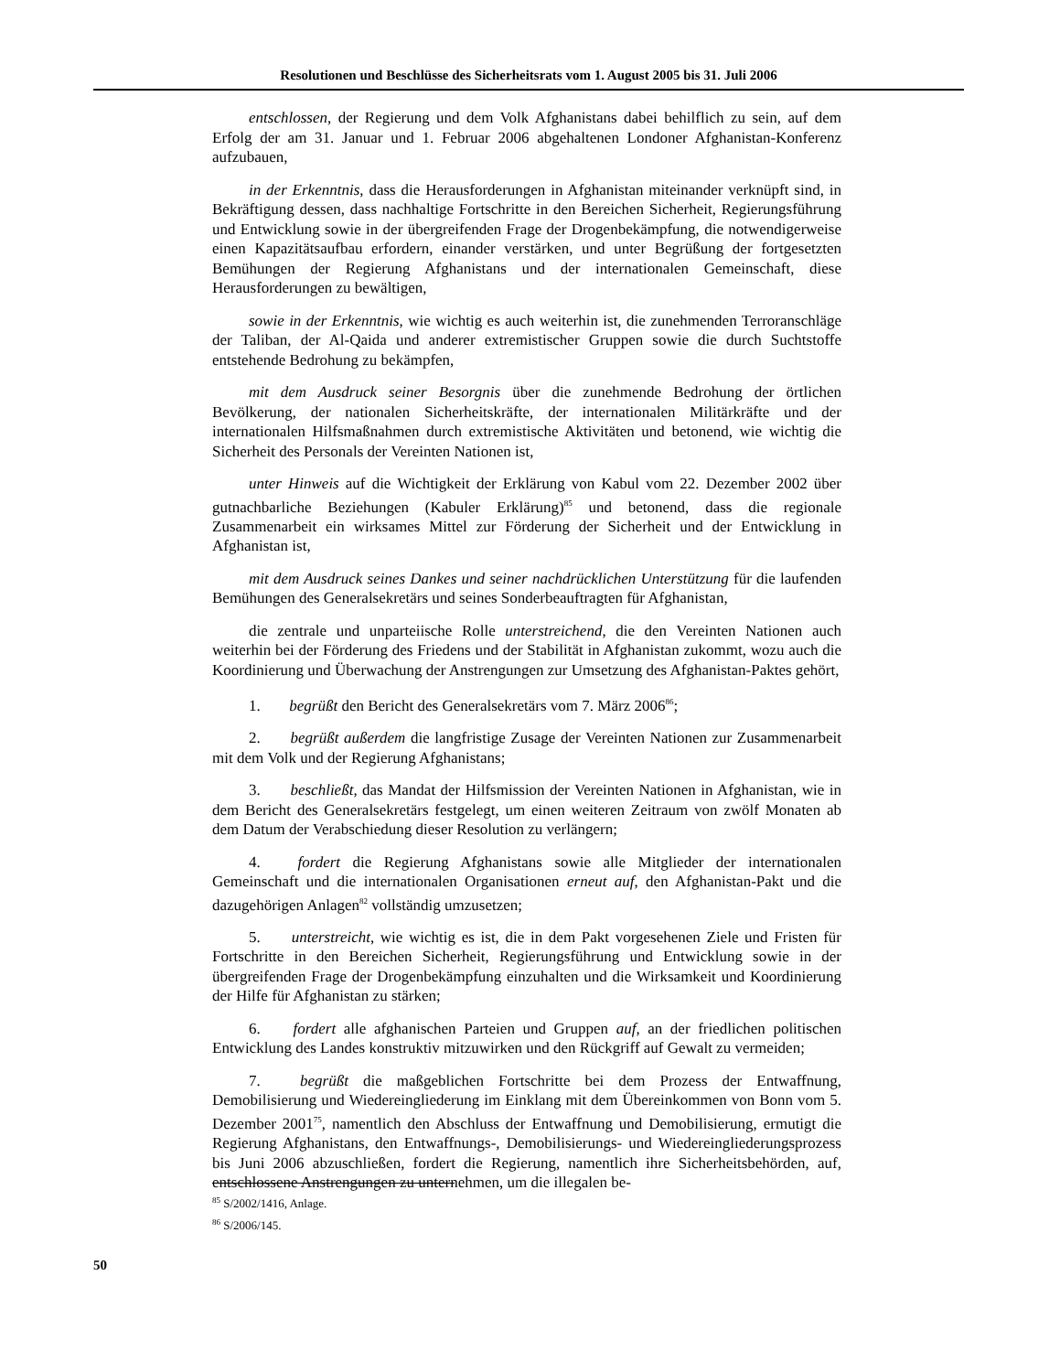Resolutionen und Beschlüsse des Sicherheitsrats vom 1. August 2005 bis 31. Juli 2006
entschlossen, der Regierung und dem Volk Afghanistans dabei behilflich zu sein, auf dem Erfolg der am 31. Januar und 1. Februar 2006 abgehaltenen Londoner Afghanistan-Konferenz aufzubauen,
in der Erkenntnis, dass die Herausforderungen in Afghanistan miteinander verknüpft sind, in Bekräftigung dessen, dass nachhaltige Fortschritte in den Bereichen Sicherheit, Regierungsführung und Entwicklung sowie in der übergreifenden Frage der Drogenbekämpfung, die notwendigerweise einen Kapazitätsaufbau erfordern, einander verstärken, und unter Begrüßung der fortgesetzten Bemühungen der Regierung Afghanistans und der internationalen Gemeinschaft, diese Herausforderungen zu bewältigen,
sowie in der Erkenntnis, wie wichtig es auch weiterhin ist, die zunehmenden Terroranschläge der Taliban, der Al-Qaida und anderer extremistischer Gruppen sowie die durch Suchtstoffe entstehende Bedrohung zu bekämpfen,
mit dem Ausdruck seiner Besorgnis über die zunehmende Bedrohung der örtlichen Bevölkerung, der nationalen Sicherheitskräfte, der internationalen Militärkräfte und der internationalen Hilfsmaßnahmen durch extremistische Aktivitäten und betonend, wie wichtig die Sicherheit des Personals der Vereinten Nationen ist,
unter Hinweis auf die Wichtigkeit der Erklärung von Kabul vom 22. Dezember 2002 über gutnachbarliche Beziehungen (Kabuler Erklärung)<sup>85</sup> und betonend, dass die regionale Zusammenarbeit ein wirksames Mittel zur Förderung der Sicherheit und der Entwicklung in Afghanistan ist,
mit dem Ausdruck seines Dankes und seiner nachdrücklichen Unterstützung für die laufenden Bemühungen des Generalsekretärs und seines Sonderbeauftragten für Afghanistan,
die zentrale und unparteiische Rolle unterstreichend, die den Vereinten Nationen auch weiterhin bei der Förderung des Friedens und der Stabilität in Afghanistan zukommt, wozu auch die Koordinierung und Überwachung der Anstrengungen zur Umsetzung des Afghanistan-Paktes gehört,
1. begrüßt den Bericht des Generalsekretärs vom 7. März 2006<sup>86</sup>;
2. begrüßt außerdem die langfristige Zusage der Vereinten Nationen zur Zusammenarbeit mit dem Volk und der Regierung Afghanistans;
3. beschließt, das Mandat der Hilfsmission der Vereinten Nationen in Afghanistan, wie in dem Bericht des Generalsekretärs festgelegt, um einen weiteren Zeitraum von zwölf Monaten ab dem Datum der Verabschiedung dieser Resolution zu verlängern;
4. fordert die Regierung Afghanistans sowie alle Mitglieder der internationalen Gemeinschaft und die internationalen Organisationen erneut auf, den Afghanistan-Pakt und die dazugehörigen Anlagen<sup>82</sup> vollständig umzusetzen;
5. unterstreicht, wie wichtig es ist, die in dem Pakt vorgesehenen Ziele und Fristen für Fortschritte in den Bereichen Sicherheit, Regierungsführung und Entwicklung sowie in der übergreifenden Frage der Drogenbekämpfung einzuhalten und die Wirksamkeit und Koordinierung der Hilfe für Afghanistan zu stärken;
6. fordert alle afghanischen Parteien und Gruppen auf, an der friedlichen politischen Entwicklung des Landes konstruktiv mitzuwirken und den Rückgriff auf Gewalt zu vermeiden;
7. begrüßt die maßgeblichen Fortschritte bei dem Prozess der Entwaffnung, Demobilisierung und Wiedereingliederung im Einklang mit dem Übereinkommen von Bonn vom 5. Dezember 2001<sup>75</sup>, namentlich den Abschluss der Entwaffnung und Demobilisierung, ermutigt die Regierung Afghanistans, den Entwaffnungs-, Demobilisierungs- und Wiedereingliederungsprozess bis Juni 2006 abzuschließen, fordert die Regierung, namentlich ihre Sicherheitsbehörden, auf, entschlossene Anstrengungen zu unternehmen, um die illegalen be-
<sup>85</sup> S/2002/1416, Anlage.
<sup>86</sup> S/2006/145.
50